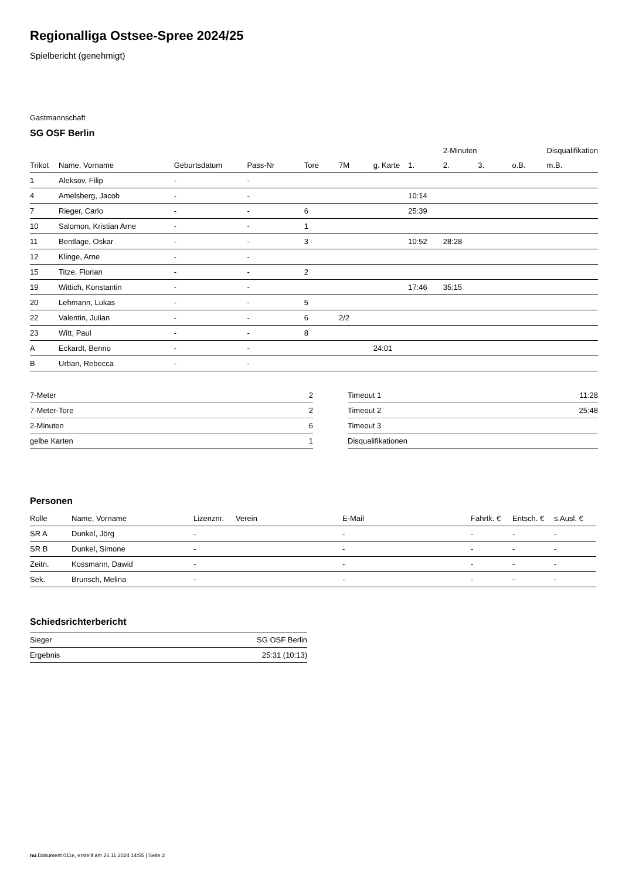Regionalliga Ostsee-Spree 2024/25
Spielbericht (genehmigt)
Gastmannschaft
SG OSF Berlin
| | | | | | | | | 2-Minuten | | | Disqualifikation |
| --- | --- | --- | --- | --- | --- | --- | --- | --- | --- | --- | --- |
| Trikot | Name, Vorname | Geburtsdatum | Pass-Nr | Tore | 7M | g. Karte | 1. | 2. | 3. | o.B. | m.B. |
| 1 | Aleksov, Filip | - | - | | | | | | | | |
| 4 | Amelsberg, Jacob | - | - | | | | 10:14 | | | | |
| 7 | Rieger, Carlo | - | - | 6 | | | 25:39 | | | | |
| 10 | Salomon, Kristian Arne | - | - | 1 | | | | | | | |
| 11 | Bentlage, Oskar | - | - | 3 | | | 10:52 | 28:28 | | | |
| 12 | Klinge, Arne | - | - | | | | | | | | |
| 15 | Titze, Florian | - | - | 2 | | | | | | | |
| 19 | Wittich, Konstantin | - | - | | | | 17:46 | 35:15 | | | |
| 20 | Lehmann, Lukas | - | - | 5 | | | | | | | |
| 22 | Valentin, Julian | - | - | 6 | 2/2 | | | | | | |
| 23 | Witt, Paul | - | - | 8 | | | | | | | |
| A | Eckardt, Benno | - | - | | | 24:01 | | | | | |
| B | Urban, Rebecca | - | - | | | | | | | | |
| 7-Meter | 2 |
| 7-Meter-Tore | 2 |
| 2-Minuten | 6 |
| gelbe Karten | 1 |
| Timeout 1 | 11:28 |
| Timeout 2 | 25:48 |
| Timeout 3 | |
| Disqualifikationen | |
Personen
| Rolle | Name, Vorname | Lizenznr. | Verein | E-Mail | Fahrtk. € | Entsch. € | s.Ausl. € |
| --- | --- | --- | --- | --- | --- | --- | --- |
| SR A | Dunkel, Jörg | - | | - | - | - | - |
| SR B | Dunkel, Simone | - | | - | - | - | - |
| Zeitn. | Kossmann, Dawid | - | | - | - | - | - |
| Sek. | Brunsch, Melina | - | | - | - | - | - |
Schiedsrichterbericht
| Sieger | SG OSF Berlin |
| Ergebnis | 25:31 (10:13) |
nu.Dokument 011e, erstellt am 26.11.2024 14:55 | Seite 2